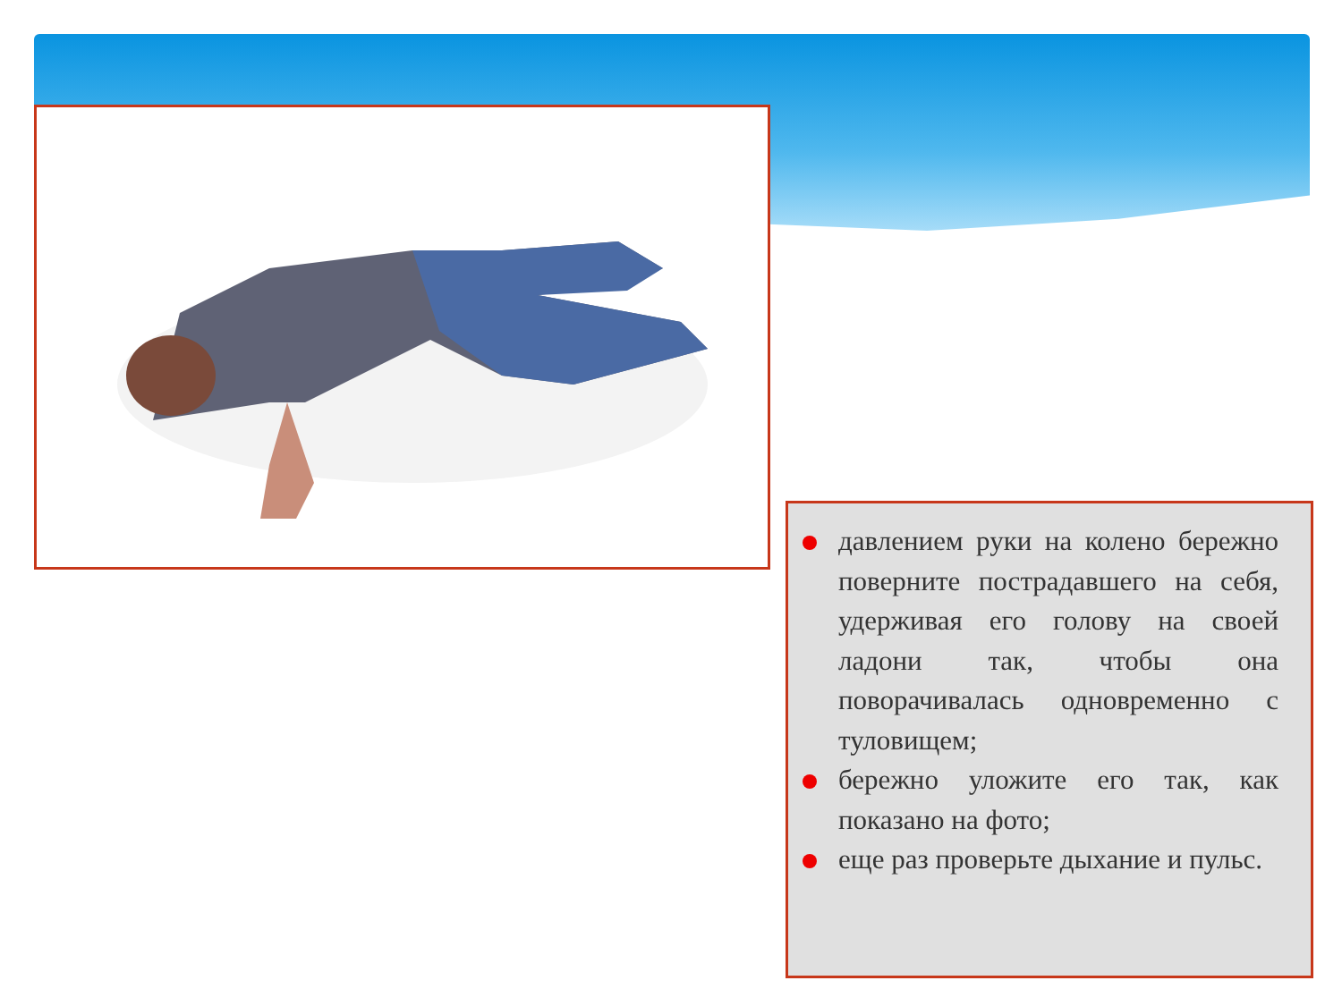давлением руки на колено бережно поверните пострадавшего на себя, удерживая его голову на своей ладони так, чтобы она поворачивалась одновременно с туловищем;
бережно уложите его так, как показано на фото;
еще раз проверьте дыхание и пульс.